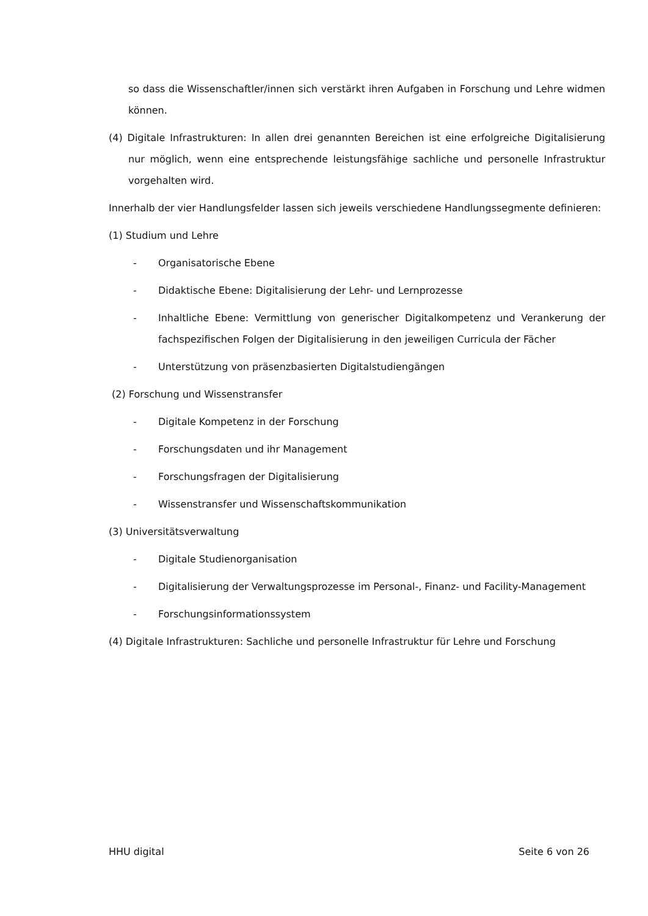so dass die Wissenschaftler/innen sich verstärkt ihren Aufgaben in Forschung und Lehre widmen können.
(4) Digitale Infrastrukturen: In allen drei genannten Bereichen ist eine erfolgreiche Digitalisierung nur möglich, wenn eine entsprechende leistungsfähige sachliche und personelle Infrastruktur vorgehalten wird.
Innerhalb der vier Handlungsfelder lassen sich jeweils verschiedene Handlungssegmente definieren:
(1) Studium und Lehre
- Organisatorische Ebene
- Didaktische Ebene: Digitalisierung der Lehr- und Lernprozesse
- Inhaltliche Ebene: Vermittlung von generischer Digitalkompetenz und Verankerung der fachspezifischen Folgen der Digitalisierung in den jeweiligen Curricula der Fächer
- Unterstützung von präsenzbasierten Digitalstudiengängen
(2) Forschung und Wissenstransfer
- Digitale Kompetenz in der Forschung
- Forschungsdaten und ihr Management
- Forschungsfragen der Digitalisierung
- Wissenstransfer und Wissenschaftskommunikation
(3) Universitätsverwaltung
- Digitale Studienorganisation
- Digitalisierung der Verwaltungsprozesse im Personal-, Finanz- und Facility-Management
- Forschungsinformationssystem
(4) Digitale Infrastrukturen: Sachliche und personelle Infrastruktur für Lehre und Forschung
HHU digital Seite 6 von 26